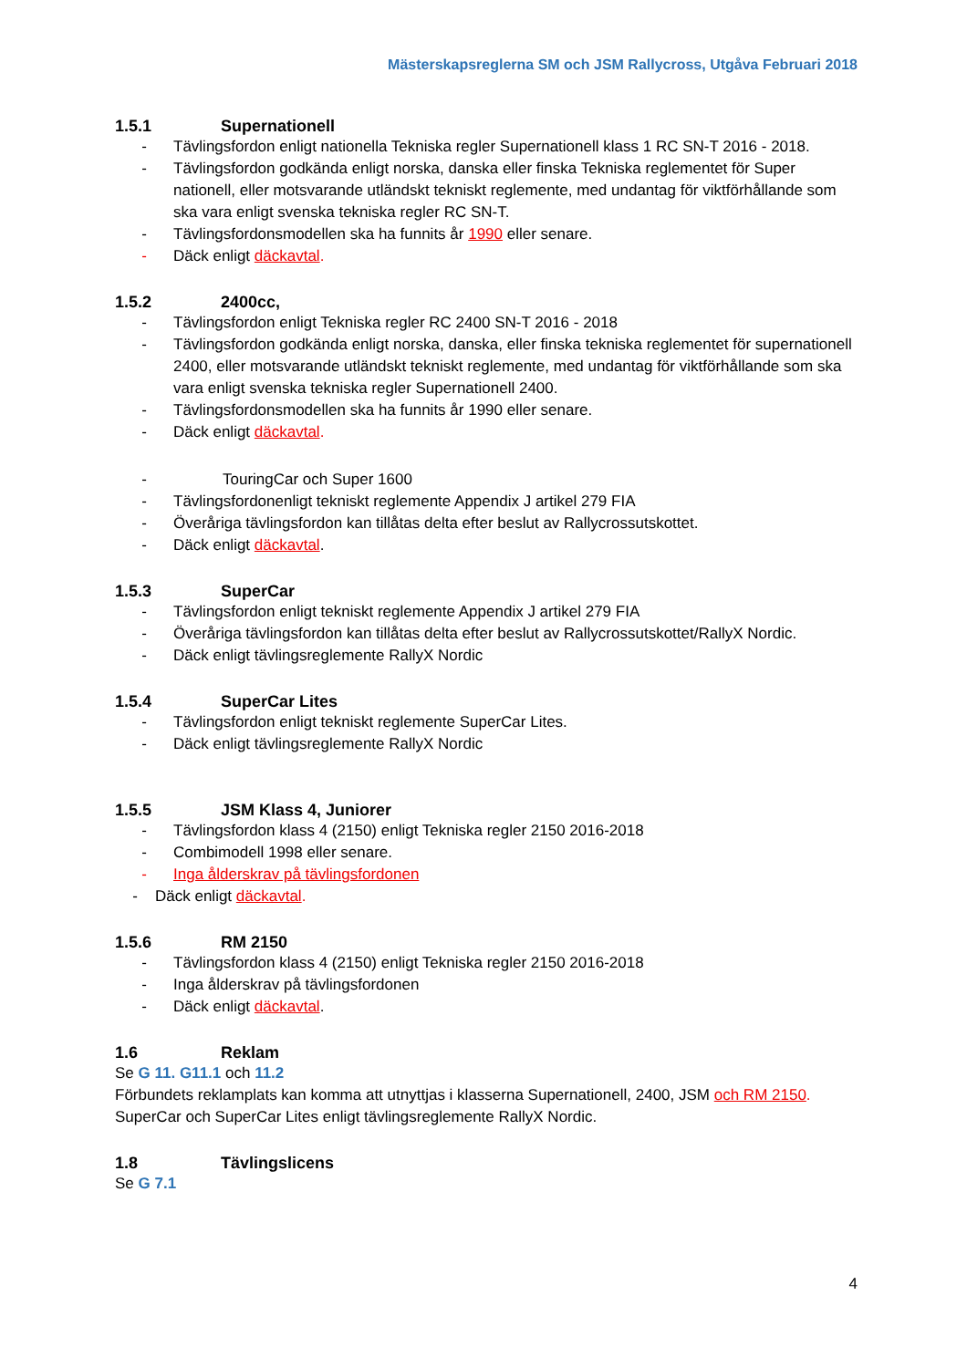Mästerskapsreglerna SM och JSM Rallycross, Utgåva Februari 2018
1.5.1 Supernationell
- Tävlingsfordon enligt nationella Tekniska regler Supernationell klass 1 RC SN-T 2016 - 2018.
- Tävlingsfordon godkända enligt norska, danska eller finska Tekniska reglementet för Super nationell, eller motsvarande utländskt tekniskt reglemente, med undantag för viktförhållande som ska vara enligt svenska tekniska regler RC SN-T.
- Tävlingsfordonsmodellen ska ha funnits år 1990 eller senare.
- Däck enligt däckavtal.
1.5.2 2400cc,
- Tävlingsfordon enligt Tekniska regler RC 2400 SN-T 2016 - 2018
- Tävlingsfordon godkända enligt norska, danska, eller finska tekniska reglementet för supernationell 2400, eller motsvarande utländskt tekniskt reglemente, med undantag för viktförhållande som ska vara enligt svenska tekniska regler Supernationell 2400.
- Tävlingsfordonsmodellen ska ha funnits år 1990 eller senare.
- Däck enligt däckavtal.
- TouringCar och Super 1600
- Tävlingsfordonenligt tekniskt reglemente Appendix J artikel 279 FIA
- Överåriga tävlingsfordon kan tillåtas delta efter beslut av Rallycrossutskottet.
- Däck enligt däckavtal.
1.5.3 SuperCar
- Tävlingsfordon enligt tekniskt reglemente Appendix J artikel 279 FIA
- Överåriga tävlingsfordon kan tillåtas delta efter beslut av Rallycrossutskottet/RallyX Nordic.
- Däck enligt tävlingsreglemente RallyX Nordic
1.5.4 SuperCar Lites
- Tävlingsfordon enligt tekniskt reglemente SuperCar Lites.
- Däck enligt tävlingsreglemente RallyX Nordic
1.5.5 JSM Klass 4, Juniorer
- Tävlingsfordon klass 4 (2150) enligt Tekniska regler 2150 2016-2018
- Combimodell 1998 eller senare.
- Inga ålderskrav på tävlingsfordonen
- Däck enligt däckavtal.
1.5.6 RM 2150
- Tävlingsfordon klass 4 (2150) enligt Tekniska regler 2150 2016-2018
- Inga ålderskrav på tävlingsfordonen
- Däck enligt däckavtal.
1.6 Reklam
Se G 11. G11.1 och 11.2
Förbundets reklamplats kan komma att utnyttjas i klasserna Supernationell, 2400, JSM och RM 2150.
SuperCar och SuperCar Lites enligt tävlingsreglemente RallyX Nordic.
1.8 Tävlingslicens
Se G 7.1
4